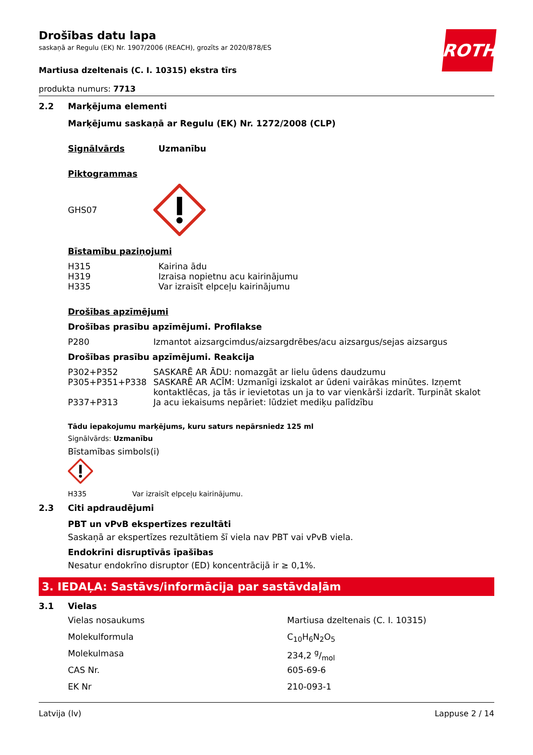ROTH
Drošības datu lapa
saskaņā ar Regulu (EK) Nr. 1907/2006 (REACH), grozīts ar 2020/878/ES
Martiusa dzeltenais (C. I. 10315) ekstra tīrs
produkta numurs: 7713
2.2 Marķējuma elementi
Marķējumu saskaņā ar Regulu (EK) Nr. 1272/2008 (CLP)
| Signālvārds | Uzmanību |
Piktogrammas
GHS07
Bīstamību paziņojumi
| H315 | Kairina ādu |
| H319 | Izraisa nopietnu acu kairinājumu |
| H335 | Var izraisīt elpceļu kairinājumu |
Drošības apzīmējumi
Drošības prasību apzīmējumi. Profilakse
| P280 | Izmantot aizsargcimdus/aizsargdrēbes/acu aizsargus/sejas aizsargus |
Drošības prasību apzīmējumi. Reakcija
| P302+P352 | SASKARĒ AR ĀDU: nomazgāt ar lielu ūdens daudzumu |
| P305+P351+P338 | SASKARĒ AR ACĪM: Uzmanīgi izskalot ar ūdeni vairākas minūtes. Izņemt kontaktlēcas, ja tās ir ievietotas un ja to var vienkārši izdarīt. Turpināt skalot |
| P337+P313 | Ja acu iekaisums nepāriet: lūdziet mediķu palīdzību |
Tādu iepakojumu marķējums, kuru saturs nepārsniedz 125 ml
Signālvārds: Uzmanību
Bīstamības simbols(i)
| H335 | Var izraisīt elpceļu kairinājumu. |
2.3 Citi apdraudējumi
PBT un vPvB ekspertīzes rezultāti
Saskaņā ar ekspertīzes rezultātiem šī viela nav PBT vai vPvB viela.
Endokrīni disruptīvās īpašības
Nesatur endokrīno disruptor (ED) koncentrācijā ir ≥ 0,1%.
3. IEDAĻA: Sastāvs/informācija par sastāvdaļām
3.1 Vielas
| Vielas nosaukums | Martiusa dzeltenais (C. I. 10315) |
| Molekulformula | C<sub>10</sub>H<sub>6</sub>N<sub>2</sub>O<sub>5</sub> |
| Molekulmasa | 234,2 g/mol |
| CAS Nr. | 605-69-6 |
| EK Nr | 210-093-1 |
Latvija (lv) Lappuse 2 / 14